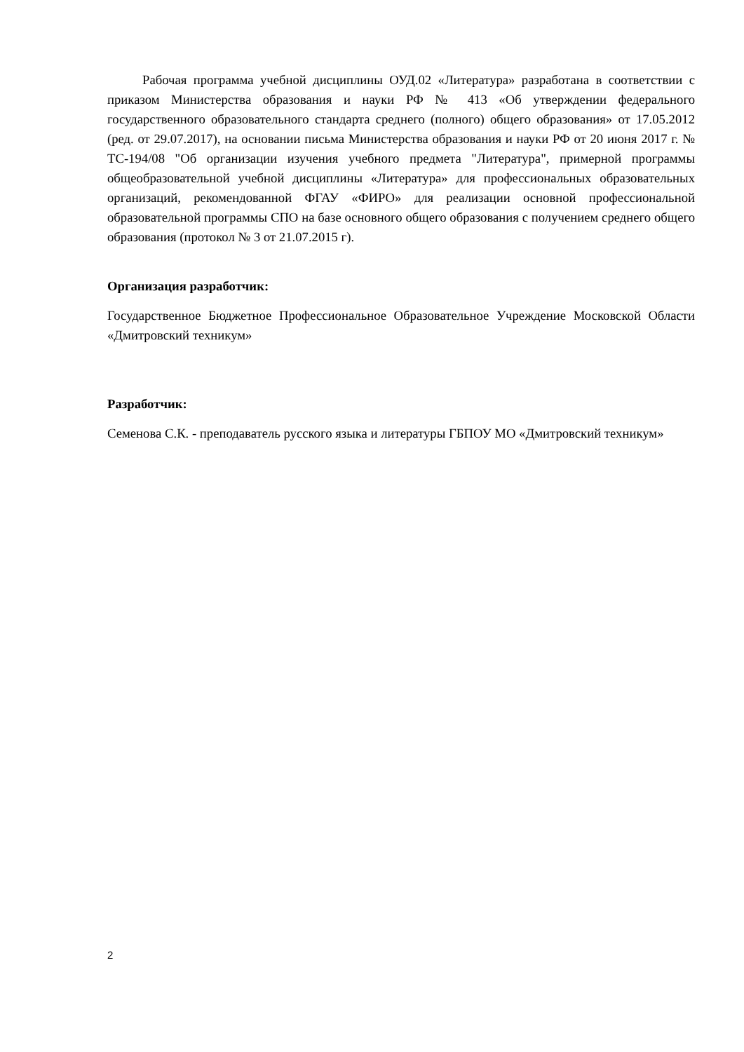Рабочая программа учебной дисциплины ОУД.02 «Литература» разработана в соответствии с приказом Министерства образования и науки РФ № 413 «Об утверждении федерального государственного образовательного стандарта среднего (полного) общего образования» от 17.05.2012 (ред. от 29.07.2017), на основании письма Министерства образования и науки РФ от 20 июня 2017 г. № ТС-194/08 "Об организации изучения учебного предмета "Литература", примерной программы общеобразовательной учебной дисциплины «Литература» для профессиональных образовательных организаций, рекомендованной ФГАУ «ФИРО» для реализации основной профессиональной образовательной программы СПО на базе основного общего образования с получением среднего общего образования (протокол № 3 от 21.07.2015 г).
Организация разработчик:
Государственное Бюджетное Профессиональное Образовательное Учреждение Московской Области «Дмитровский техникум»
Разработчик:
Семенова С.К. - преподаватель русского языка и литературы ГБПОУ МО «Дмитровский техникум»
2